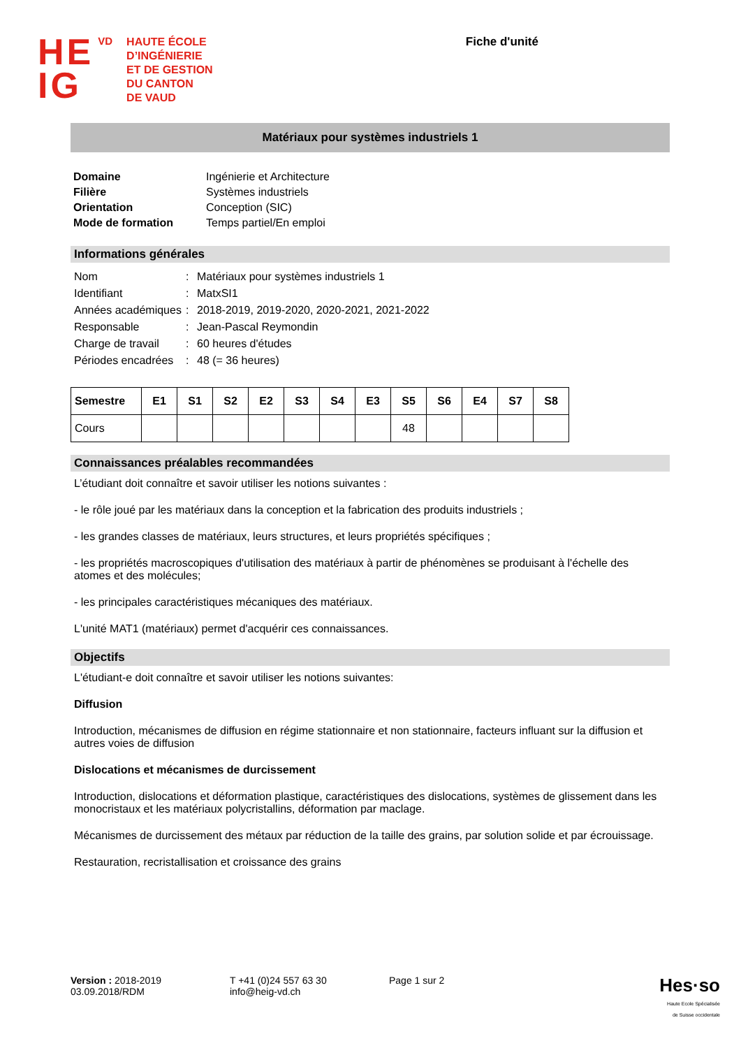HE
IG
VD
HAUTE ÉCOLE
D’INGÉNIERIE
ET DE GESTION
DU CANTON
DE VAUD
Fiche d'unité
Matériaux pour systèmes industriels 1
| Domaine | Ingénierie et Architecture |
| Filière | Systèmes industriels |
| Orientation | Conception (SIC) |
| Mode de formation | Temps partiel/En emploi |
Informations générales
| Nom | : | Matériaux pour systèmes industriels 1 |
| Identifiant | : | MatxSI1 |
| Années académiques | : | 2018-2019, 2019-2020, 2020-2021, 2021-2022 |
| Responsable | : | Jean-Pascal Reymondin |
| Charge de travail | : | 60 heures d'études |
| Périodes encadrées | : | 48 (= 36 heures) |
| Semestre | E1 | S1 | S2 | E2 | S3 | S4 | E3 | S5 | S6 | E4 | S7 | S8 |
| --- | --- | --- | --- | --- | --- | --- | --- | --- | --- | --- | --- | --- |
| Cours | | | | | | | | 48 | | | | |
Connaissances préalables recommandées
L’étudiant doit connaître et savoir utiliser les notions suivantes :
- le rôle joué par les matériaux dans la conception et la fabrication des produits industriels ;
- les grandes classes de matériaux, leurs structures, et leurs propriétés spécifiques ;
- les propriétés macroscopiques d'utilisation des matériaux à partir de phénomènes se produisant à l'échelle des atomes et des molécules;
- les principales caractéristiques mécaniques des matériaux.
L'unité MAT1 (matériaux) permet d'acquérir ces connaissances.
Objectifs
L'étudiant-e doit connaître et savoir utiliser les notions suivantes:
Diffusion
Introduction, mécanismes de diffusion en régime stationnaire et non stationnaire, facteurs influant sur la diffusion et autres voies de diffusion
Dislocations et mécanismes de durcissement
Introduction, dislocations et déformation plastique, caractéristiques des dislocations, systèmes de glissement dans les monocristaux et les matériaux polycristallins, déformation par maclage.
Mécanismes de durcissement des métaux par réduction de la taille des grains, par solution solide et par écrouissage.
Restauration, recristallisation et croissance des grains
Version : 2018-2019
03.09.2018/RDM
T +41 (0)24 557 63 30
info@heig-vd.ch
Page 1 sur 2
Hes·so
Haute Ecole Spécialisée
de Suisse occidentale